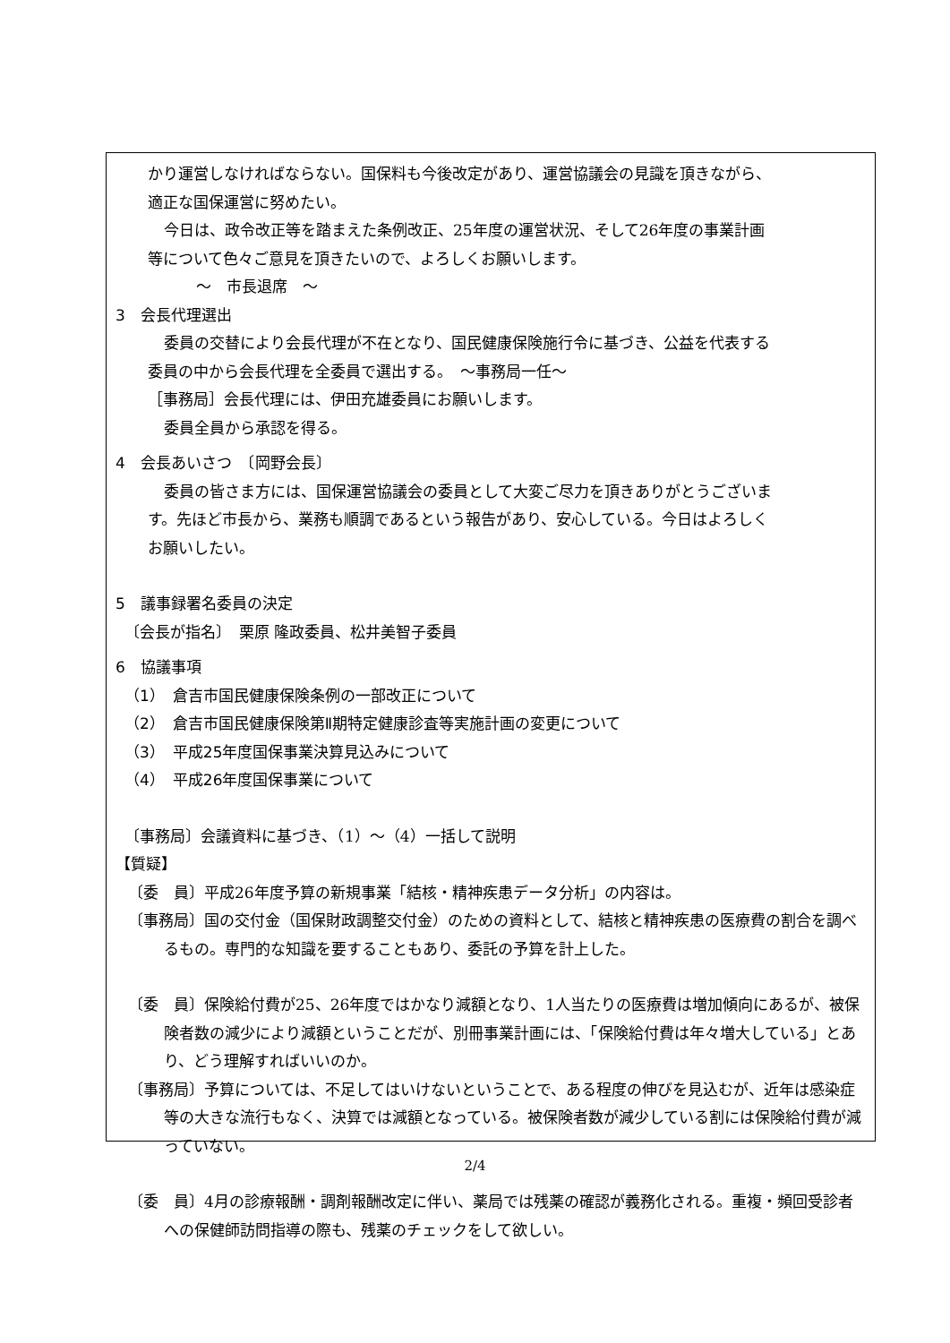かり運営しなければならない。国保料も今後改定があり、運営協議会の見識を頂きながら、
適正な国保運営に努めたい。
今日は、政令改正等を踏まえた条例改正、25年度の運営状況、そして26年度の事業計画
等について色々ご意見を頂きたいので、よろしくお願いします。
～　市長退席　～
3　会長代理選出
委員の交替により会長代理が不在となり、国民健康保険施行令に基づき、公益を代表する
委員の中から会長代理を全委員で選出する。　～事務局一任～
［事務局］会長代理には、伊田充雄委員にお願いします。
委員全員から承認を得る。
4　会長あいさつ　〔岡野会長〕
委員の皆さま方には、国保運営協議会の委員として大変ご尽力を頂きありがとうございま
す。先ほど市長から、業務も順調であるという報告があり、安心している。今日はよろしく
お願いしたい。
5　議事録署名委員の決定
〔会長が指名〕　栗原 隆政委員、松井美智子委員
6　協議事項
（1）　倉吉市国民健康保険条例の一部改正について
（2）　倉吉市国民健康保険第Ⅱ期特定健康診査等実施計画の変更について
（3）　平成25年度国保事業決算見込みについて
（4）　平成26年度国保事業について
〔事務局〕会議資料に基づき、（1）～（4）一括して説明
【質疑】
〔委　員〕平成26年度予算の新規事業「結核・精神疾患データ分析」の内容は。
〔事務局〕国の交付金（国保財政調整交付金）のための資料として、結核と精神疾患の医療費の割合を調べるもの。専門的な知識を要することもあり、委託の予算を計上した。
〔委　員〕保険給付費が25、26年度ではかなり減額となり、1人当たりの医療費は増加傾向にあるが、被保険者数の減少により減額ということだが、別冊事業計画には、「保険給付費は年々増大している」とあり、どう理解すればいいのか。
〔事務局〕予算については、不足してはいけないということで、ある程度の伸びを見込むが、近年は感染症等の大きな流行もなく、決算では減額となっている。被保険者数が減少している割には保険給付費が減っていない。
〔委　員〕4月の診療報酬・調剤報酬改定に伴い、薬局では残薬の確認が義務化される。重複・頻回受診者への保健師訪問指導の際も、残薬のチェックをして欲しい。
2/4